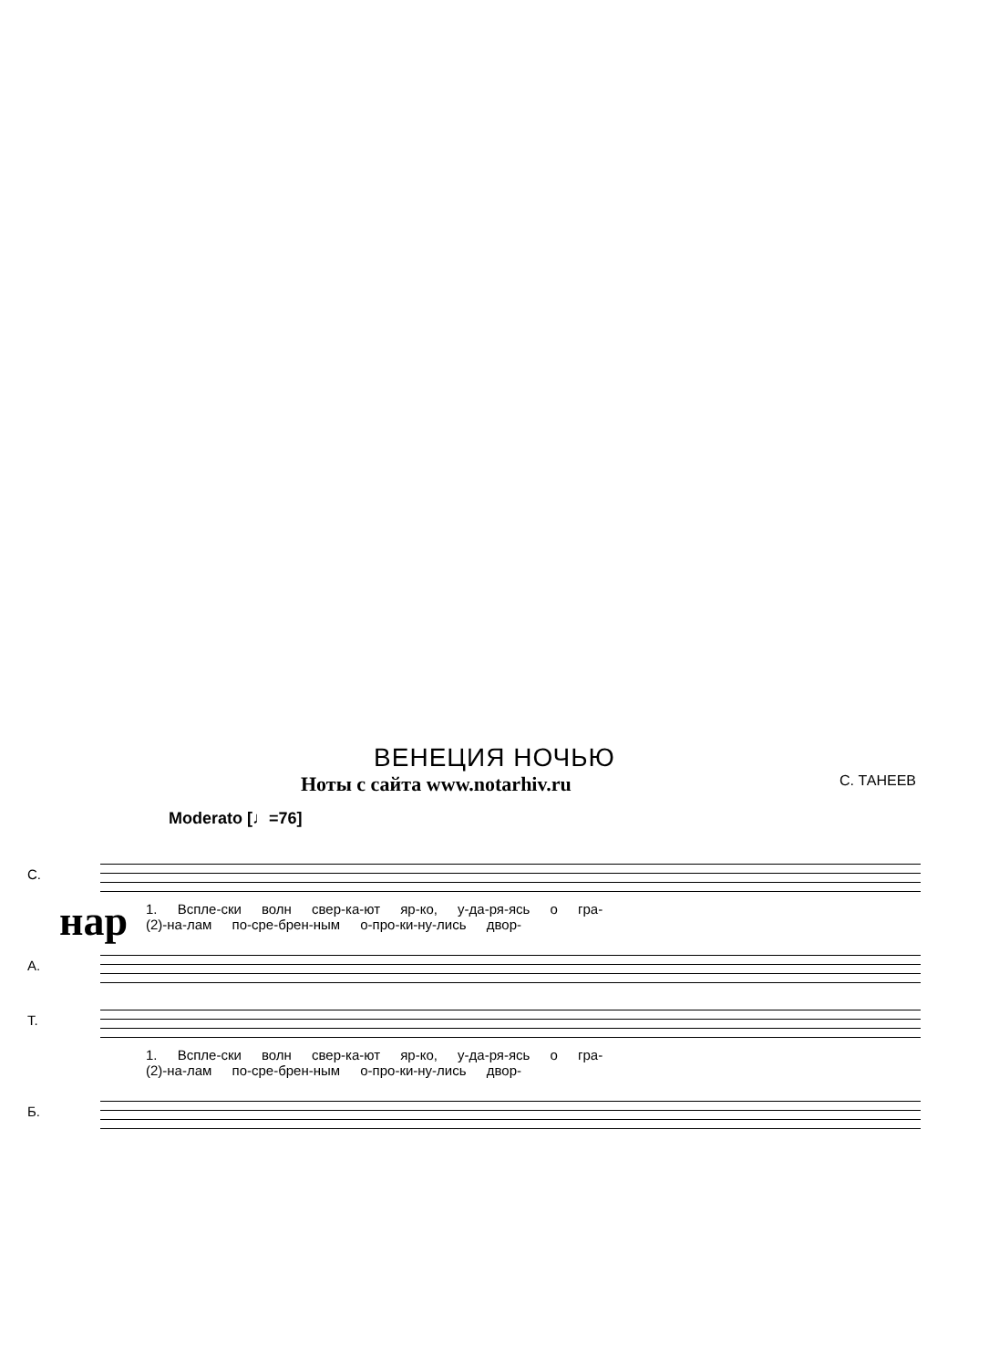ВЕНЕЦИЯ НОЧЬЮ
Ноты с сайта www.notarhiv.ru С. ТАНЕЕВ
Moderato [♩=76]
нар
С.
1. Вспле-ски волн свер-ка-ют яр-ко, у-да-ря-ясь о гра-
(2)-на-лам по-сре-брен-ным о-про-ки-ну-лись двор-
А.
Т.
1. Вспле-ски волн свер-ка-ют яр-ко, у-да-ря-ясь о гра-
(2)-на-лам по-сре-брен-ным о-про-ки-ну-лись двор-
Б.